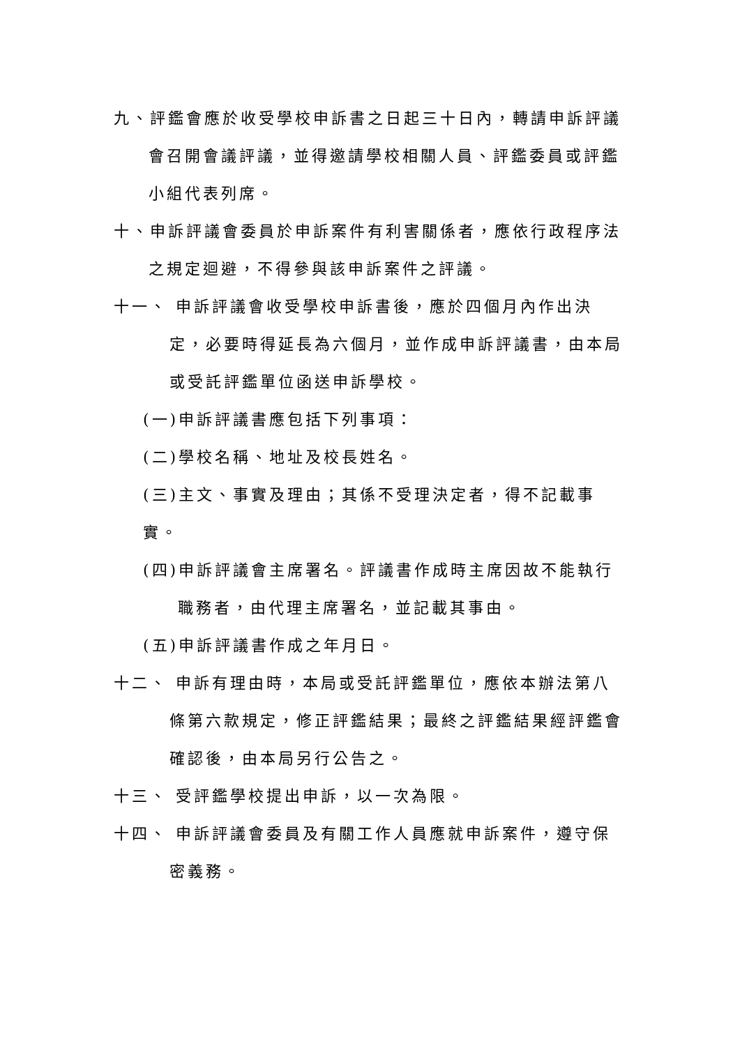九、評鑑會應於收受學校申訴書之日起三十日內，轉請申訴評議會召開會議評議，並得邀請學校相關人員、評鑑委員或評鑑小組代表列席。
十、申訴評議會委員於申訴案件有利害關係者，應依行政程序法之規定迴避，不得參與該申訴案件之評議。
十一、 申訴評議會收受學校申訴書後，應於四個月內作出決定，必要時得延長為六個月，並作成申訴評議書，由本局或受託評鑑單位函送申訴學校。
(一)申訴評議書應包括下列事項：
(二)學校名稱、地址及校長姓名。
(三)主文、事實及理由；其係不受理決定者，得不記載事實。
(四)申訴評議會主席署名。評議書作成時主席因故不能執行職務者，由代理主席署名，並記載其事由。
(五)申訴評議書作成之年月日。
十二、 申訴有理由時，本局或受託評鑑單位，應依本辦法第八條第六款規定，修正評鑑結果；最終之評鑑結果經評鑑會確認後，由本局另行公告之。
十三、 受評鑑學校提出申訴，以一次為限。
十四、 申訴評議會委員及有關工作人員應就申訴案件，遵守保密義務。